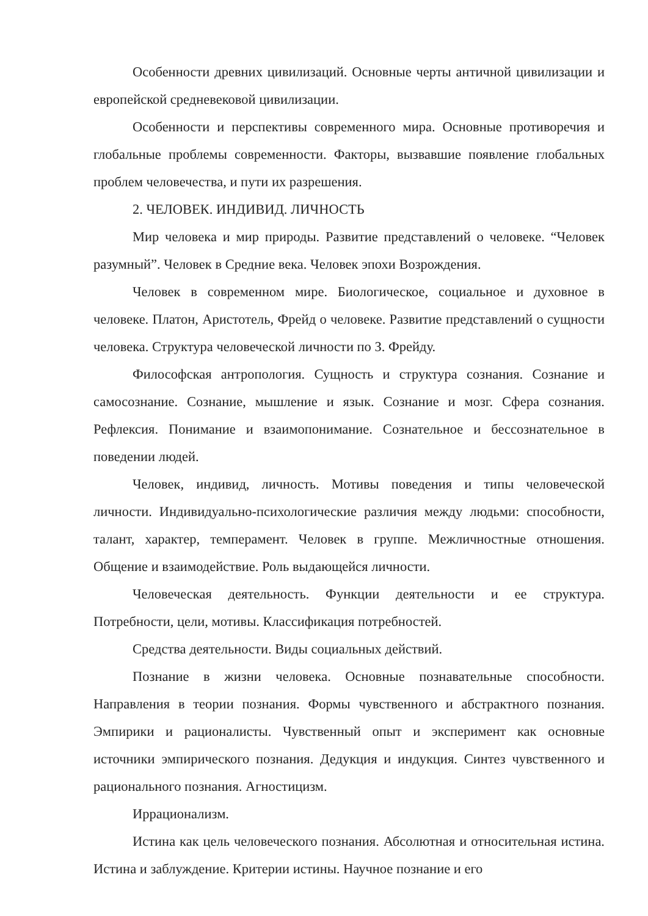Особенности древних цивилизаций. Основные черты античной цивилизации и европейской средневековой цивилизации.
Особенности и перспективы современного мира. Основные противоречия и глобальные проблемы современности. Факторы, вызвавшие появление глобальных проблем человечества, и пути их разрешения.
2. ЧЕЛОВЕК. ИНДИВИД. ЛИЧНОСТЬ
Мир человека и мир природы. Развитие представлений о человеке. “Человек разумный”. Человек в Средние века. Человек эпохи Возрождения.
Человек в современном мире. Биологическое, социальное и духовное в человеке. Платон, Аристотель, Фрейд о человеке. Развитие представлений о сущности человека. Структура человеческой личности по З. Фрейду.
Философская антропология. Сущность и структура сознания. Сознание и самосознание. Сознание, мышление и язык. Сознание и мозг. Сфера сознания. Рефлексия. Понимание и взаимопонимание. Сознательное и бессознательное в поведении людей.
Человек, индивид, личность. Мотивы поведения и типы человеческой личности. Индивидуально-психологические различия между людьми: способности, талант, характер, темперамент. Человек в группе. Межличностные отношения. Общение и взаимодействие. Роль выдающейся личности.
Человеческая деятельность. Функции деятельности и ее структура. Потребности, цели, мотивы. Классификация потребностей.
Средства деятельности. Виды социальных действий.
Познание в жизни человека. Основные познавательные способности. Направления в теории познания. Формы чувственного и абстрактного познания. Эмпирики и рационалисты. Чувственный опыт и эксперимент как основные источники эмпирического познания. Дедукция и индукция. Синтез чувственного и рационального познания. Агностицизм.
Иррационализм.
Истина как цель человеческого познания. Абсолютная и относительная истина. Истина и заблуждение. Критерии истины. Научное познание и его